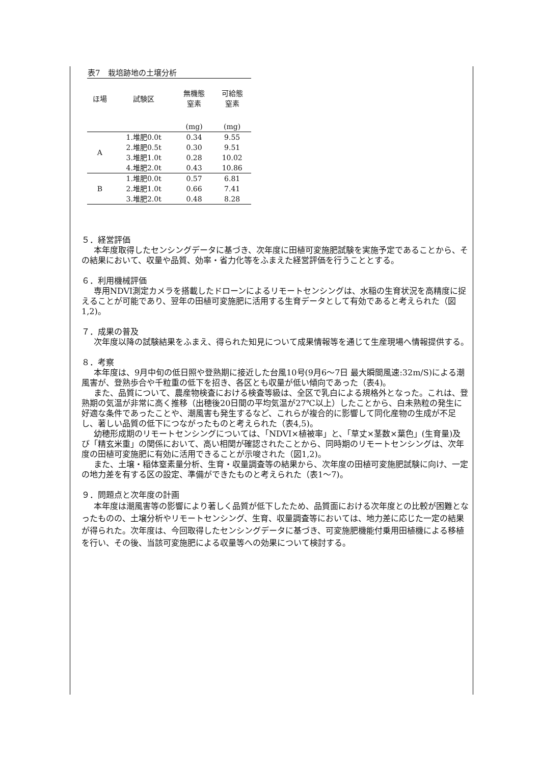表7　栽培跡地の土壌分析
| ほ場 | 試験区 | 無機態 窒素 | 可給態 窒素 |
| --- | --- | --- | --- |
| | | (mg) | (mg) |
| A | 1.堆肥0.0t | 0.34 | 9.55 |
| | 2.堆肥0.5t | 0.30 | 9.51 |
| | 3.堆肥1.0t | 0.28 | 10.02 |
| | 4.堆肥2.0t | 0.43 | 10.86 |
| B | 1.堆肥0.0t | 0.57 | 6.81 |
| | 2.堆肥1.0t | 0.66 | 7.41 |
| | 3.堆肥2.0t | 0.48 | 8.28 |
５．経営評価
本年度取得したセンシングデータに基づき、次年度に田植可変施肥試験を実施予定であることから、その結果において、収量や品質、効率・省力化等をふまえた経営評価を行うこととする。
６．利用機械評価
専用NDVI測定カメラを搭載したドローンによるリモートセンシングは、水稲の生育状況を高精度に捉えることが可能であり、翌年の田植可変施肥に活用する生育データとして有効であると考えられた（図1,2)。
７．成果の普及
次年度以降の試験結果をふまえ、得られた知見について成果情報等を通じて生産現場へ情報提供する。
８．考察
本年度は、9月中旬の低日照や登熟期に接近した台風10号(9月6～7日 最大瞬間風速:32m/S)による潮風害が、登熟歩合や千粒重の低下を招き、各区とも収量が低い傾向であった（表4)。
また、品質について、農産物検査における検査等級は、全区で乳白による規格外となった。これは、登熟期の気温が非常に高く推移（出穂後20日間の平均気温が27℃以上）したことから、白未熟粒の発生に好適な条件であったことや、潮風害も発生するなど、これらが複合的に影響して同化産物の生成が不足し、著しい品質の低下につながったものと考えられた（表4,5)。
幼穂形成期のリモートセンシングについては、「NDVI×植被率」と、「草丈×茎数×葉色」(生育量)及び「精玄米重」の関係において、高い相関が確認されたことから、同時期のリモートセンシングは、次年度の田植可変施肥に有効に活用できることが示唆された（図1,2)。
また、土壌・稲体窒素量分析、生育・収量調査等の結果から、次年度の田植可変施肥試験に向け、一定の地力差を有する区の設定、準備ができたものと考えられた（表1～7)。
９．問題点と次年度の計画
本年度は潮風害等の影響により著しく品質が低下したため、品質面における次年度との比較が困難となったものの、土壌分析やリモートセンシング、生育、収量調査等においては、地力差に応じた一定の結果が得られた。次年度は、今回取得したセンシングデータに基づき、可変施肥機能付乗用田植機による移植を行い、その後、当該可変施肥による収量等への効果について検討する。